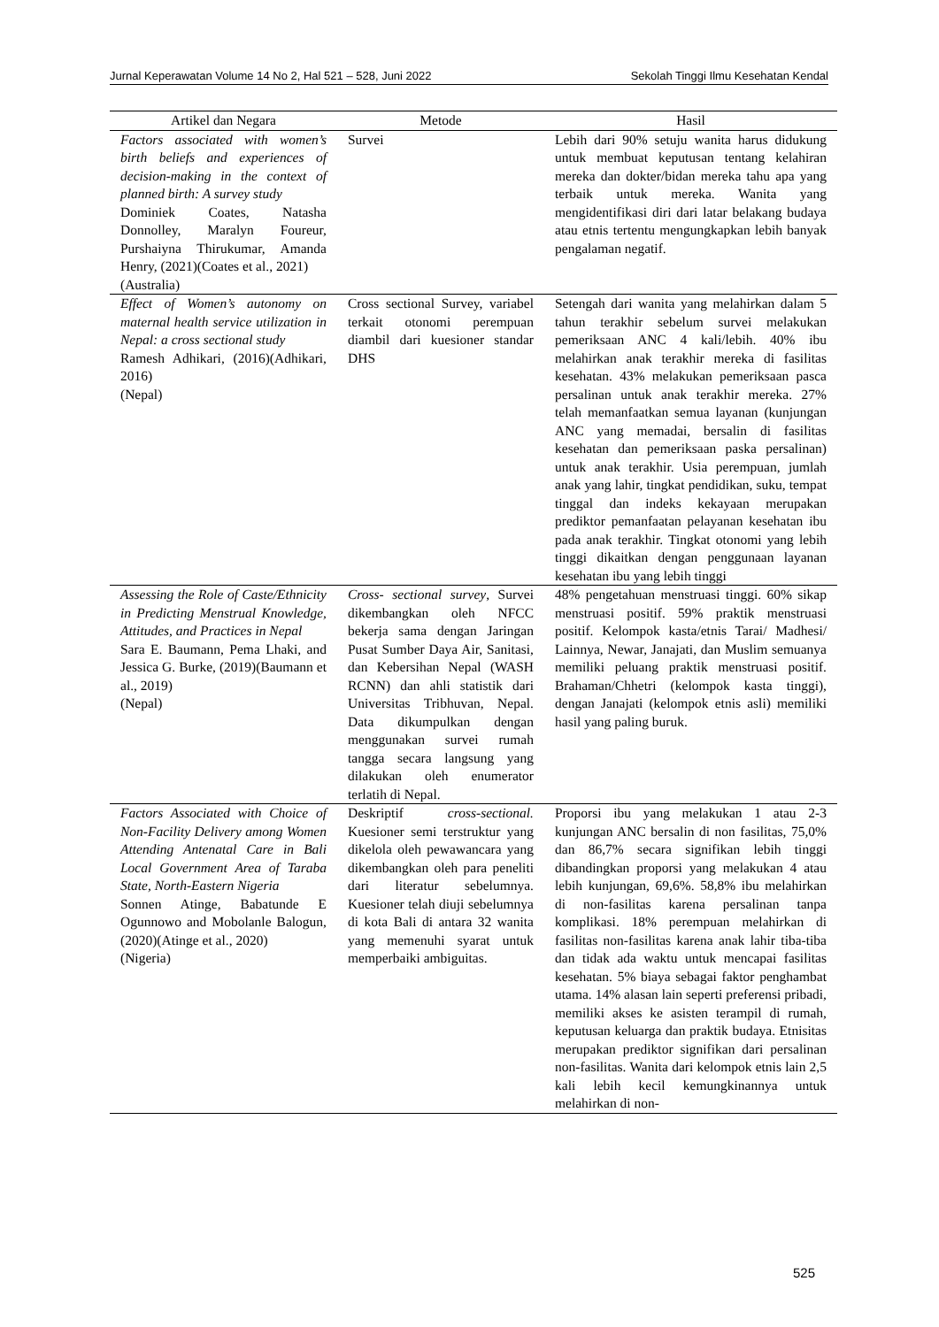Jurnal Keperawatan Volume 14 No 2, Hal 521 – 528, Juni 2022 Sekolah Tinggi Ilmu Kesehatan Kendal
| Artikel dan Negara | Metode | Hasil |
| --- | --- | --- |
| Factors associated with women’s birth beliefs and experiences of decision-making in the context of planned birth: A survey study Dominiek Coates, Natasha Donnolley, Maralyn Foureur, Purshaiyna Thirukumar, Amanda Henry, (2021)(Coates et al., 2021) (Australia) | Survei | Lebih dari 90% setuju wanita harus didukung untuk membuat keputusan tentang kelahiran mereka dan dokter/bidan mereka tahu apa yang terbaik untuk mereka. Wanita yang mengidentifikasi diri dari latar belakang budaya atau etnis tertentu mengungkapkan lebih banyak pengalaman negatif. |
| Effect of Women’s autonomy on maternal health service utilization in Nepal: a cross sectional study Ramesh Adhikari, (2016)(Adhikari, 2016) (Nepal) | Cross sectional Survey, variabel terkait otonomi perempuan diambil dari kuesioner standar DHS | Setengah dari wanita yang melahirkan dalam 5 tahun terakhir sebelum survei melakukan pemeriksaan ANC 4 kali/lebih. 40% ibu melahirkan anak terakhir mereka di fasilitas kesehatan. 43% melakukan pemeriksaan pasca persalinan untuk anak terakhir mereka. 27% telah memanfaatkan semua layanan (kunjungan ANC yang memadai, bersalin di fasilitas kesehatan dan pemeriksaan paska persalinan) untuk anak terakhir. Usia perempuan, jumlah anak yang lahir, tingkat pendidikan, suku, tempat tinggal dan indeks kekayaan merupakan prediktor pemanfaatan pelayanan kesehatan ibu pada anak terakhir. Tingkat otonomi yang lebih tinggi dikaitkan dengan penggunaan layanan kesehatan ibu yang lebih tinggi |
| Assessing the Role of Caste/Ethnicity in Predicting Menstrual Knowledge, Attitudes, and Practices in Nepal Sara E. Baumann, Pema Lhaki, and Jessica G. Burke, (2019)(Baumann et al., 2019) (Nepal) | Cross- sectional survey , Survei dikembangkan oleh NFCC bekerja sama dengan Jaringan Pusat Sumber Daya Air, Sanitasi, dan Kebersihan Nepal (WASH RCNN) dan ahli statistik dari Universitas Tribhuvan, Nepal. Data dikumpulkan dengan menggunakan survei rumah tangga secara langsung yang dilakukan oleh enumerator terlatih di Nepal. | 48% pengetahuan menstruasi tinggi. 60% sikap menstruasi positif. 59% praktik menstruasi positif. Kelompok kasta/etnis Tarai/ Madhesi/ Lainnya, Newar, Janajati, dan Muslim semuanya memiliki peluang praktik menstruasi positif. Brahaman/Chhetri (kelompok kasta tinggi), dengan Janajati (kelompok etnis asli) memiliki hasil yang paling buruk. |
| Factors Associated with Choice of Non-Facility Delivery among Women Attending Antenatal Care in Bali Local Government Area of Taraba State, North-Eastern Nigeria Sonnen Atinge, Babatunde E Ogunnowo and Mobolanle Balogun, (2020)(Atinge et al., 2020) (Nigeria) | Deskriptif cross-sectional. Kuesioner semi terstruktur yang dikelola oleh pewawancara yang dikembangkan oleh para peneliti dari literatur sebelumnya. Kuesioner telah diuji sebelumnya di kota Bali di antara 32 wanita yang memenuhi syarat untuk memperbaiki ambiguitas. | Proporsi ibu yang melakukan 1 atau 2-3 kunjungan ANC bersalin di non fasilitas, 75,0% dan 86,7% secara signifikan lebih tinggi dibandingkan proporsi yang melakukan 4 atau lebih kunjungan, 69,6%. 58,8% ibu melahirkan di non-fasilitas karena persalinan tanpa komplikasi. 18% perempuan melahirkan di fasilitas non-fasilitas karena anak lahir tiba-tiba dan tidak ada waktu untuk mencapai fasilitas kesehatan. 5% biaya sebagai faktor penghambat utama. 14% alasan lain seperti preferensi pribadi, memiliki akses ke asisten terampil di rumah, keputusan keluarga dan praktik budaya. Etnisitas merupakan prediktor signifikan dari persalinan non-fasilitas. Wanita dari kelompok etnis lain 2,5 kali lebih kecil kemungkinannya untuk melahirkan di non- |
525